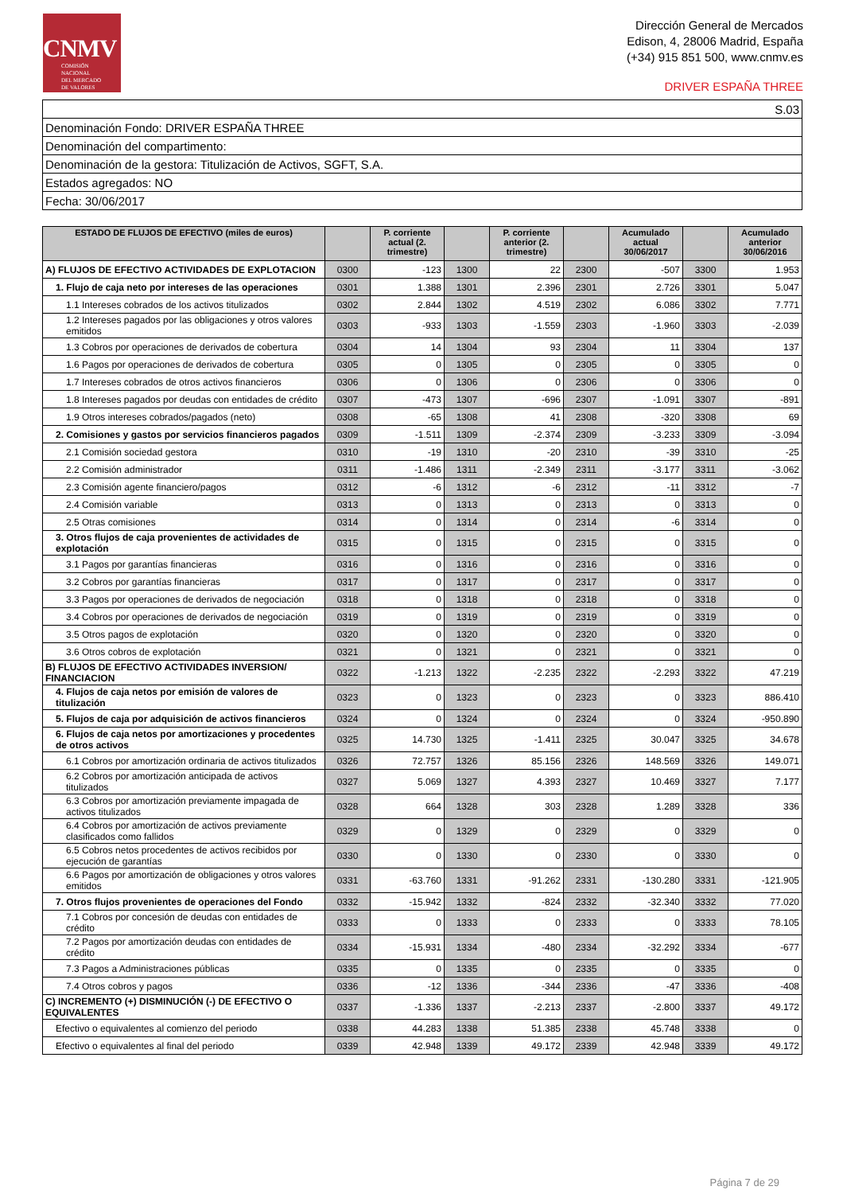CNMV
COMISIÓN
NACIONAL
DEL MERCADO
DE VALORES
Dirección General de Mercados
Edison, 4, 28006 Madrid, España
(+34) 915 851 500, www.cnmv.es
DRIVER ESPAÑA THREE
| S.03 |
| Denominación Fondo: DRIVER ESPAÑA THREE |
| Denominación del compartimento: |
| Denominación de la gestora: Titulización de Activos, SGFT, S.A. |
| Estados agregados: NO |
| Fecha: 30/06/2017 |
| ESTADO DE FLUJOS DE EFECTIVO (miles de euros) | | P. corriente actual (2. trimestre) | | P. corriente anterior (2. trimestre) | | Acumulado actual 30/06/2017 | | Acumulado anterior 30/06/2016 |
| --- | --- | --- | --- | --- | --- | --- | --- | --- |
| A) FLUJOS DE EFECTIVO ACTIVIDADES DE EXPLOTACION | 0300 | -123 | 1300 | 22 | 2300 | -507 | 3300 | 1.953 |
| 1. Flujo de caja neto por intereses de las operaciones | 0301 | 1.388 | 1301 | 2.396 | 2301 | 2.726 | 3301 | 5.047 |
| 1.1 Intereses cobrados de los activos titulizados | 0302 | 2.844 | 1302 | 4.519 | 2302 | 6.086 | 3302 | 7.771 |
| 1.2 Intereses pagados por las obligaciones y otros valores emitidos | 0303 | -933 | 1303 | -1.559 | 2303 | -1.960 | 3303 | -2.039 |
| 1.3 Cobros por operaciones de derivados de cobertura | 0304 | 14 | 1304 | 93 | 2304 | 11 | 3304 | 137 |
| 1.6 Pagos por operaciones de derivados de cobertura | 0305 | 0 | 1305 | 0 | 2305 | 0 | 3305 | 0 |
| 1.7 Intereses cobrados de otros activos financieros | 0306 | 0 | 1306 | 0 | 2306 | 0 | 3306 | 0 |
| 1.8 Intereses pagados por deudas con entidades de crédito | 0307 | -473 | 1307 | -696 | 2307 | -1.091 | 3307 | -891 |
| 1.9 Otros intereses cobrados/pagados (neto) | 0308 | -65 | 1308 | 41 | 2308 | -320 | 3308 | 69 |
| 2. Comisiones y gastos por servicios financieros pagados | 0309 | -1.511 | 1309 | -2.374 | 2309 | -3.233 | 3309 | -3.094 |
| 2.1 Comisión sociedad gestora | 0310 | -19 | 1310 | -20 | 2310 | -39 | 3310 | -25 |
| 2.2 Comisión administrador | 0311 | -1.486 | 1311 | -2.349 | 2311 | -3.177 | 3311 | -3.062 |
| 2.3 Comisión agente financiero/pagos | 0312 | -6 | 1312 | -6 | 2312 | -11 | 3312 | -7 |
| 2.4 Comisión variable | 0313 | 0 | 1313 | 0 | 2313 | 0 | 3313 | 0 |
| 2.5 Otras comisiones | 0314 | 0 | 1314 | 0 | 2314 | -6 | 3314 | 0 |
| 3. Otros flujos de caja provenientes de actividades de explotación | 0315 | 0 | 1315 | 0 | 2315 | 0 | 3315 | 0 |
| 3.1 Pagos por garantías financieras | 0316 | 0 | 1316 | 0 | 2316 | 0 | 3316 | 0 |
| 3.2 Cobros por garantías financieras | 0317 | 0 | 1317 | 0 | 2317 | 0 | 3317 | 0 |
| 3.3 Pagos por operaciones de derivados de negociación | 0318 | 0 | 1318 | 0 | 2318 | 0 | 3318 | 0 |
| 3.4 Cobros por operaciones de derivados de negociación | 0319 | 0 | 1319 | 0 | 2319 | 0 | 3319 | 0 |
| 3.5 Otros pagos de explotación | 0320 | 0 | 1320 | 0 | 2320 | 0 | 3320 | 0 |
| 3.6 Otros cobros de explotación | 0321 | 0 | 1321 | 0 | 2321 | 0 | 3321 | 0 |
| B) FLUJOS DE EFECTIVO ACTIVIDADES INVERSION/ FINANCIACION | 0322 | -1.213 | 1322 | -2.235 | 2322 | -2.293 | 3322 | 47.219 |
| 4. Flujos de caja netos por emisión de valores de titulización | 0323 | 0 | 1323 | 0 | 2323 | 0 | 3323 | 886.410 |
| 5. Flujos de caja por adquisición de activos financieros | 0324 | 0 | 1324 | 0 | 2324 | 0 | 3324 | -950.890 |
| 6. Flujos de caja netos por amortizaciones y procedentes de otros activos | 0325 | 14.730 | 1325 | -1.411 | 2325 | 30.047 | 3325 | 34.678 |
| 6.1 Cobros por amortización ordinaria de activos titulizados | 0326 | 72.757 | 1326 | 85.156 | 2326 | 148.569 | 3326 | 149.071 |
| 6.2 Cobros por amortización anticipada de activos titulizados | 0327 | 5.069 | 1327 | 4.393 | 2327 | 10.469 | 3327 | 7.177 |
| 6.3 Cobros por amortización previamente impagada de activos titulizados | 0328 | 664 | 1328 | 303 | 2328 | 1.289 | 3328 | 336 |
| 6.4 Cobros por amortización de activos previamente clasificados como fallidos | 0329 | 0 | 1329 | 0 | 2329 | 0 | 3329 | 0 |
| 6.5 Cobros netos procedentes de activos recibidos por ejecución de garantías | 0330 | 0 | 1330 | 0 | 2330 | 0 | 3330 | 0 |
| 6.6 Pagos por amortización de obligaciones y otros valores emitidos | 0331 | -63.760 | 1331 | -91.262 | 2331 | -130.280 | 3331 | -121.905 |
| 7. Otros flujos provenientes de operaciones del Fondo | 0332 | -15.942 | 1332 | -824 | 2332 | -32.340 | 3332 | 77.020 |
| 7.1 Cobros por concesión de deudas con entidades de crédito | 0333 | 0 | 1333 | 0 | 2333 | 0 | 3333 | 78.105 |
| 7.2 Pagos por amortización deudas con entidades de crédito | 0334 | -15.931 | 1334 | -480 | 2334 | -32.292 | 3334 | -677 |
| 7.3 Pagos a Administraciones públicas | 0335 | 0 | 1335 | 0 | 2335 | 0 | 3335 | 0 |
| 7.4 Otros cobros y pagos | 0336 | -12 | 1336 | -344 | 2336 | -47 | 3336 | -408 |
| C) INCREMENTO (+) DISMINUCIÓN (-) DE EFECTIVO O EQUIVALENTES | 0337 | -1.336 | 1337 | -2.213 | 2337 | -2.800 | 3337 | 49.172 |
| Efectivo o equivalentes al comienzo del periodo | 0338 | 44.283 | 1338 | 51.385 | 2338 | 45.748 | 3338 | 0 |
| Efectivo o equivalentes al final del periodo | 0339 | 42.948 | 1339 | 49.172 | 2339 | 42.948 | 3339 | 49.172 |
Página 7 de 29